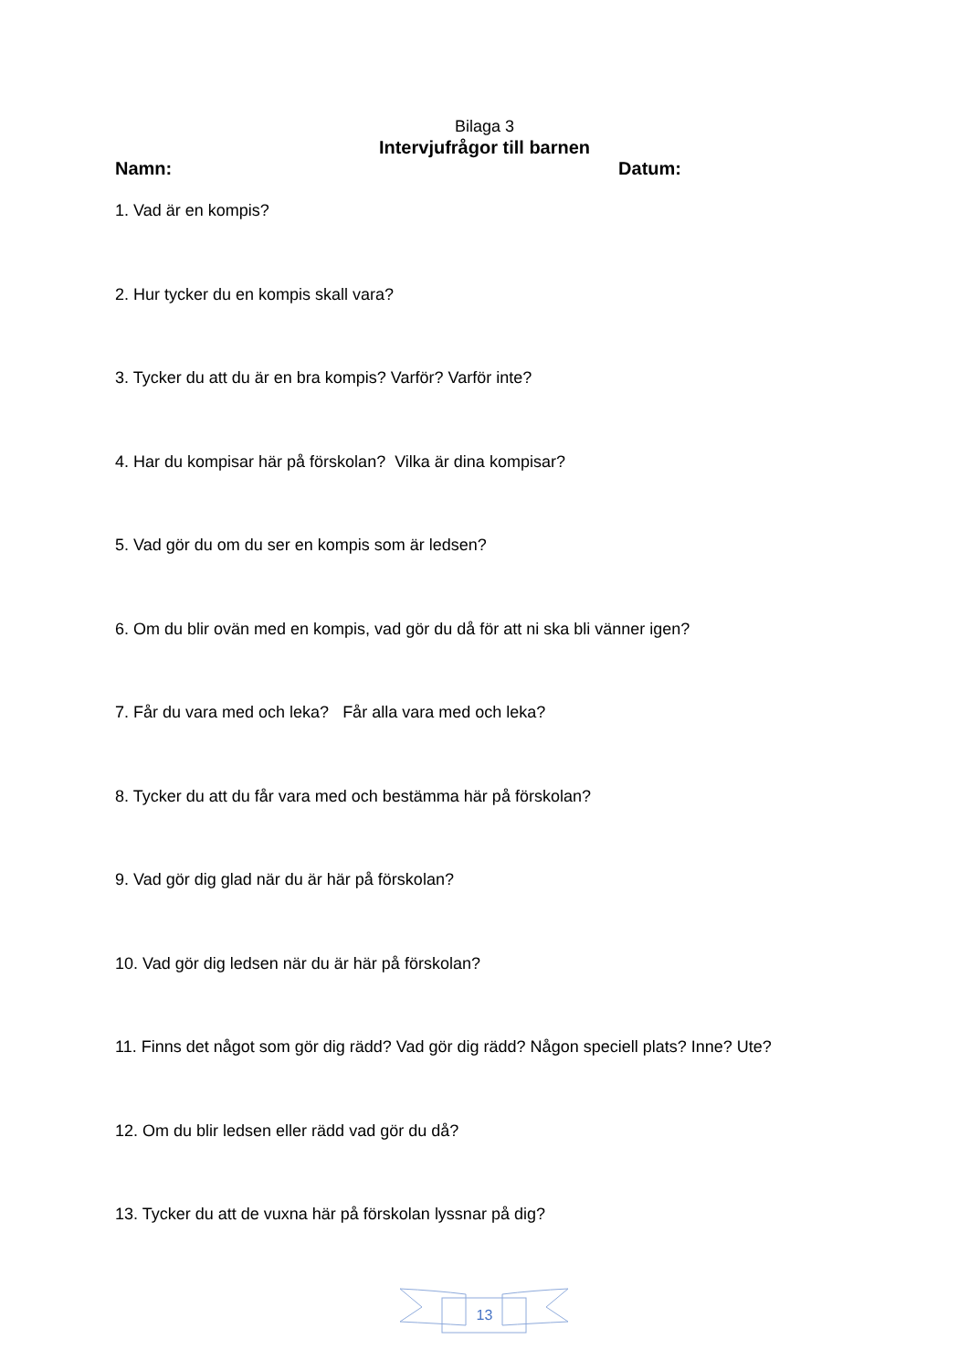Bilaga 3
Intervjufrågor till barnen
Namn: Datum:
1. Vad är en kompis?
2. Hur tycker du en kompis skall vara?
3. Tycker du att du är en bra kompis? Varför? Varför inte?
4. Har du kompisar här på förskolan? Vilka är dina kompisar?
5. Vad gör du om du ser en kompis som är ledsen?
6. Om du blir ovän med en kompis, vad gör du då för att ni ska bli vänner igen?
7. Får du vara med och leka? Får alla vara med och leka?
8. Tycker du att du får vara med och bestämma här på förskolan?
9. Vad gör dig glad när du är här på förskolan?
10. Vad gör dig ledsen när du är här på förskolan?
11. Finns det något som gör dig rädd? Vad gör dig rädd? Någon speciell plats? Inne? Ute?
12. Om du blir ledsen eller rädd vad gör du då?
13. Tycker du att de vuxna här på förskolan lyssnar på dig?
13